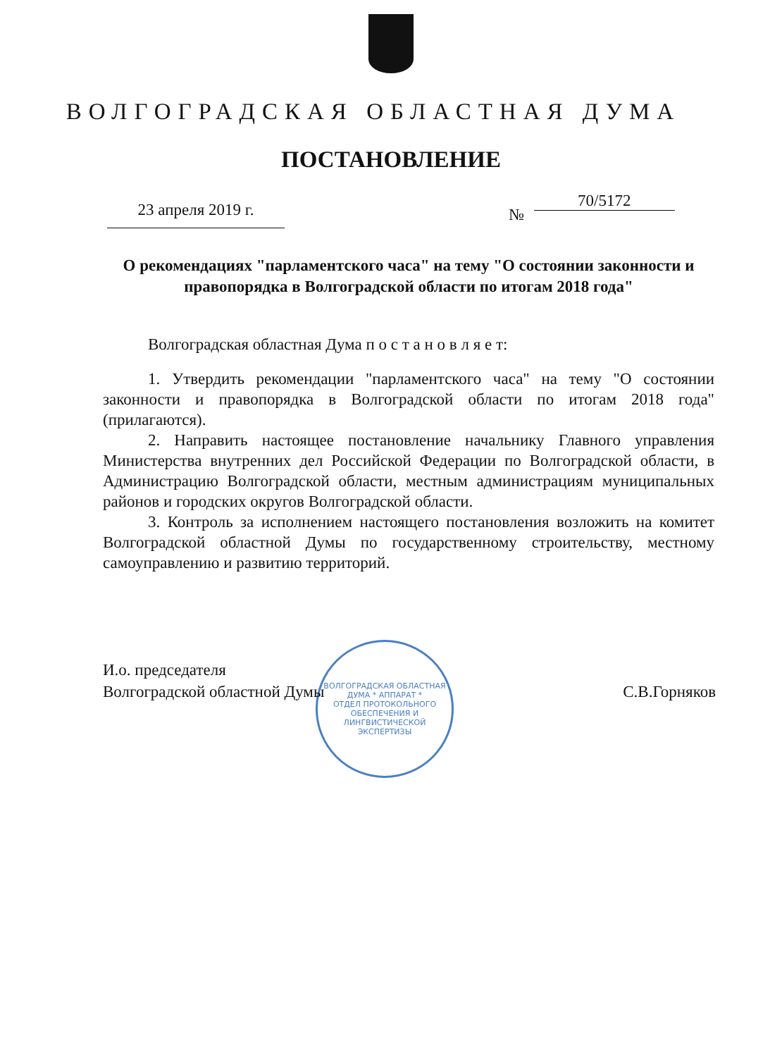ВОЛГОГРАДСКАЯ ОБЛАСТНАЯ ДУМА
ПОСТАНОВЛЕНИЕ
23 апреля 2019 г. № 70/5172
О рекомендациях "парламентского часа" на тему "О состоянии законности и правопорядка в Волгоградской области по итогам 2018 года"
Волгоградская областная Дума п о с т а н о в л я е т:
1. Утвердить рекомендации "парламентского часа" на тему "О состоянии законности и правопорядка в Волгоградской области по итогам 2018 года" (прилагаются).
2. Направить настоящее постановление начальнику Главного управления Министерства внутренних дел Российской Федерации по Волгоградской области, в Администрацию Волгоградской области, местным администрациям муниципальных районов и городских округов Волгоградской области.
3. Контроль за исполнением настоящего постановления возложить на комитет Волгоградской областной Думы по государственному строительству, местному самоуправлению и развитию территорий.
ВОЛГОГРАДСКАЯ ОБЛАСТНАЯ ДУМА * АППАРАТ *
ОТДЕЛ ПРОТОКОЛЬНОГО ОБЕСПЕЧЕНИЯ И ЛИНГВИСТИЧЕСКОЙ ЭКСПЕРТИЗЫ
И.о. председателя
Волгоградской областной Думы
С.В.Горняков